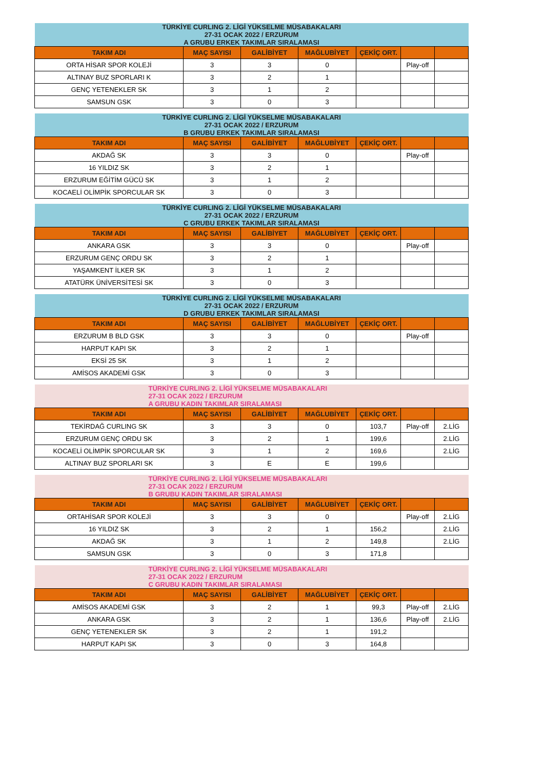| TÜRKİYE CURLING 2. LİGİ YÜKSELME MÜSABAKALARI 27-31 OCAK 2022 / ERZURUM A GRUBU ERKEK TAKIMLAR SIRALAMASI | | | | | | |
| TAKIM ADI | MAÇ SAYISI | GALİBİYET | MAĞLUBİYET | ÇEKİÇ ORT. | | |
| ORTA HİSAR SPOR KOLEJİ | 3 | 3 | 0 | | Play-off | |
| ALTINAY BUZ SPORLARI K | 3 | 2 | 1 | | | |
| GENÇ YETENEKLER SK | 3 | 1 | 2 | | | |
| SAMSUN GSK | 3 | 0 | 3 | | | |
| TÜRKİYE CURLING 2. LİGİ YÜKSELME MÜSABAKALARI 27-31 OCAK 2022 / ERZURUM B GRUBU ERKEK TAKIMLAR SIRALAMASI | | | | | | |
| TAKIM ADI | MAÇ SAYISI | GALİBİYET | MAĞLUBİYET | ÇEKİÇ ORT. | | |
| AKDAĞ SK | 3 | 3 | 0 | | Play-off | |
| 16 YILDIZ SK | 3 | 2 | 1 | | | |
| ERZURUM EĞİTİM GÜCÜ SK | 3 | 1 | 2 | | | |
| KOCAELİ OLİMPİK SPORCULAR SK | 3 | 0 | 3 | | | |
| TÜRKİYE CURLING 2. LİGİ YÜKSELME MÜSABAKALARI 27-31 OCAK 2022 / ERZURUM C GRUBU ERKEK TAKIMLAR SIRALAMASI | | | | | | |
| TAKIM ADI | MAÇ SAYISI | GALİBİYET | MAĞLUBİYET | ÇEKİÇ ORT. | | |
| ANKARA GSK | 3 | 3 | 0 | | Play-off | |
| ERZURUM GENÇ ORDU SK | 3 | 2 | 1 | | | |
| YAŞAMKENT İLKER SK | 3 | 1 | 2 | | | |
| ATATÜRK ÜNİVERSİTESİ SK | 3 | 0 | 3 | | | |
| TÜRKİYE CURLING 2. LİGİ YÜKSELME MÜSABAKALARI 27-31 OCAK 2022 / ERZURUM D GRUBU ERKEK TAKIMLAR SIRALAMASI | | | | | | |
| TAKIM ADI | MAÇ SAYISI | GALİBİYET | MAĞLUBİYET | ÇEKİÇ ORT. | | |
| ERZURUM B BLD GSK | 3 | 3 | 0 | | Play-off | |
| HARPUT KAPI SK | 3 | 2 | 1 | | | |
| EKSİ 25 SK | 3 | 1 | 2 | | | |
| AMİSOS AKADEMİ GSK | 3 | 0 | 3 | | | |
| TÜRKİYE CURLING 2. LİGİ YÜKSELME MÜSABAKALARI 27-31 OCAK 2022 / ERZURUM A GRUBU KADIN TAKIMLAR SIRALAMASI | | | | | | |
| TAKIM ADI | MAÇ SAYISI | GALİBİYET | MAĞLUBİYET | ÇEKİÇ ORT. | | |
| TEKİRDAĞ CURLING SK | 3 | 3 | 0 | 103,7 | Play-off | 2.LİG |
| ERZURUM GENÇ ORDU SK | 3 | 2 | 1 | 199,6 | | 2.LİG |
| KOCAELİ OLİMPİK SPORCULAR SK | 3 | 1 | 2 | 169,6 | | 2.LİG |
| ALTINAY BUZ SPORLARI SK | 3 | E | E | 199,6 | | |
| TÜRKİYE CURLING 2. LİGİ YÜKSELME MÜSABAKALARI 27-31 OCAK 2022 / ERZURUM B GRUBU KADIN TAKIMLAR SIRALAMASI | | | | | | |
| TAKIM ADI | MAÇ SAYISI | GALİBİYET | MAĞLUBİYET | ÇEKİÇ ORT. | | |
| ORTAHİSAR SPOR KOLEJİ | 3 | 3 | 0 | | Play-off | 2.LİG |
| 16 YILDIZ SK | 3 | 2 | 1 | 156,2 | | 2.LİG |
| AKDAĞ SK | 3 | 1 | 2 | 149,8 | | 2.LİG |
| SAMSUN GSK | 3 | 0 | 3 | 171,8 | | |
| TÜRKİYE CURLING 2. LİGİ YÜKSELME MÜSABAKALARI 27-31 OCAK 2022 / ERZURUM C GRUBU KADIN TAKIMLAR SIRALAMASI | | | | | | |
| TAKIM ADI | MAÇ SAYISI | GALİBİYET | MAĞLUBİYET | ÇEKİÇ ORT. | | |
| AMİSOS AKADEMİ GSK | 3 | 2 | 1 | 99,3 | Play-off | 2.LİG |
| ANKARA GSK | 3 | 2 | 1 | 136,6 | Play-off | 2.LİG |
| GENÇ YETENEKLER SK | 3 | 2 | 1 | 191,2 | | |
| HARPUT KAPI SK | 3 | 0 | 3 | 164,8 | | |